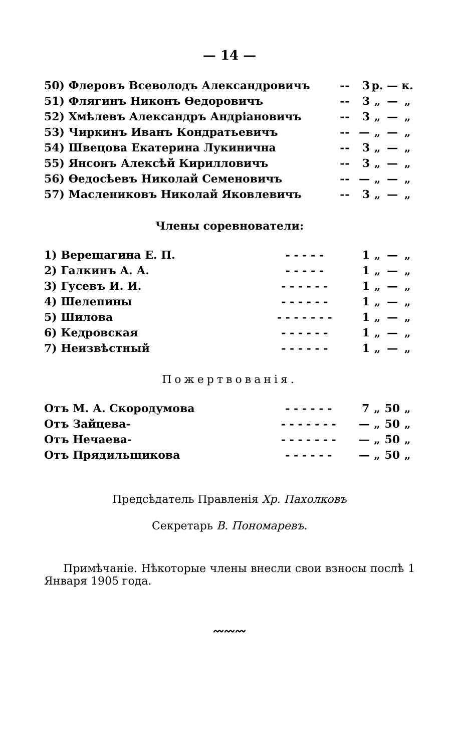— 14 —
| 50) Флеровъ Всеволодъ Александровичъ | - | - | 3 | р. | — | к. |
| 51) Флягинъ Никонъ Өедоровичъ | - | - | 3 | „ | — | „ |
| 52) Хмѣлевъ Александръ Андріановичъ | - | - | 3 | „ | — | „ |
| 53) Чиркинъ Иванъ Кондратьевичъ | - | - | — | „ | — | „ |
| 54) Швецова Екатерина Лукинична | - | - | 3 | „ | — | „ |
| 55) Янсонъ Алексѣй Кирилловичъ | - | - | 3 | „ | — | „ |
| 56) Өедосѣевъ Николай Семеновичъ | - | - | — | „ | — | „ |
| 57) Маслениковъ Николай Яковлевичъ | - | - | 3 | „ | — | „ |
Члены соревнователи:
| 1) Верещагина Е. П. | - - - - - | 1 | „ | — | „ |
| 2) Галкинъ А. А. | - - - - - | 1 | „ | — | „ |
| 3) Гусевъ И. И. | - - - - - - | 1 | „ | — | „ |
| 4) Шелепины | - - - - - - | 1 | „ | — | „ |
| 5) Шилова | - - - - - - - | 1 | „ | — | „ |
| 6) Кедровская | - - - - - - | 1 | „ | — | „ |
| 7) Неизвѣстный | - - - - - - | 1 | „ | — | „ |
Пожертвованія.
| Отъ М. А. Скородумова | - - - - - - | 7 | „ | 50 | „ |
| Отъ Зайцева- | - - - - - - - | — | „ | 50 | „ |
| Отъ Нечаева- | - - - - - - - | — | „ | 50 | „ |
| Отъ Прядильщикова | - - - - - - | — | „ | 50 | „ |
Предсѣдатель Правленія Хр. Пахолковъ
Секретарь В. Пономаревъ.
Примѣчаніе. Нѣкоторые члены внесли свои взносы послѣ 1 Января 1905 года.
〰〰〰